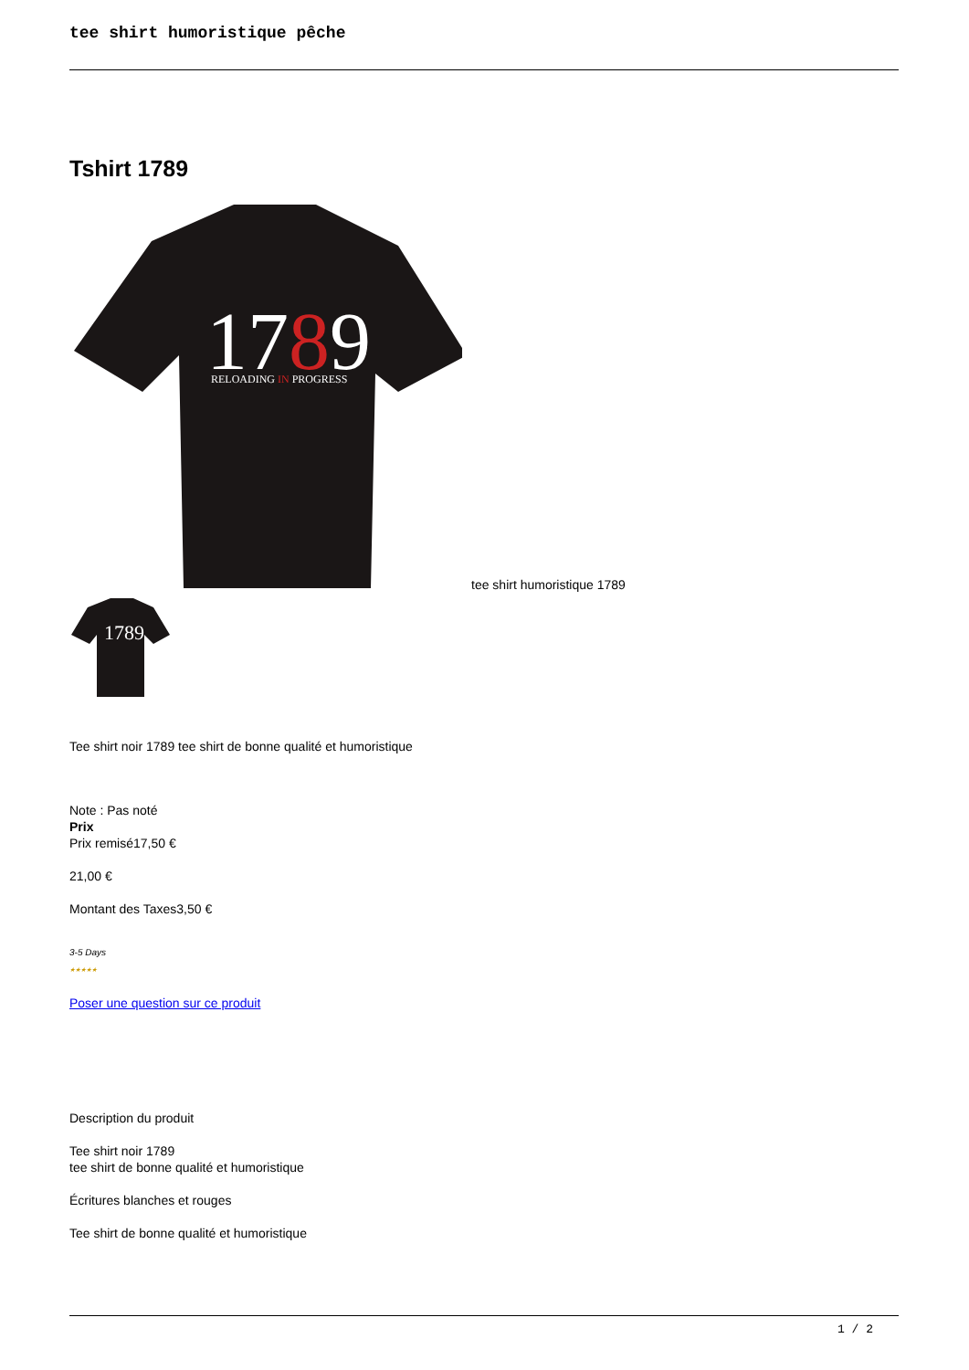tee shirt humoristique pêche
Tshirt 1789
1789
RELOADING IN PROGRESS
tee shirt humoristique 1789
1789
Tee shirt noir 1789 tee shirt de bonne qualité et humoristique
Note : Pas noté
Prix
Prix remisé17,50 €
21,00 €
Montant des Taxes3,50 €
3-5 Days
★★★★★
Poser une question sur ce produit
Description du produit
Tee shirt noir 1789
tee shirt de bonne qualité et humoristique
Écritures blanches et rouges
Tee shirt de bonne qualité et humoristique
1 / 2